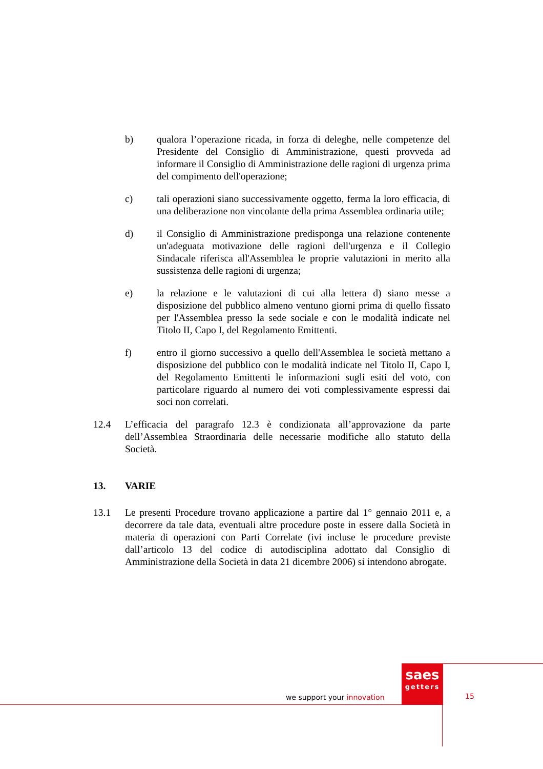b) qualora l’operazione ricada, in forza di deleghe, nelle competenze del Presidente del Consiglio di Amministrazione, questi provveda ad informare il Consiglio di Amministrazione delle ragioni di urgenza prima del compimento dell'operazione;
c) tali operazioni siano successivamente oggetto, ferma la loro efficacia, di una deliberazione non vincolante della prima Assemblea ordinaria utile;
d) il Consiglio di Amministrazione predisponga una relazione contenente un'adeguata motivazione delle ragioni dell'urgenza e il Collegio Sindacale riferisca all'Assemblea le proprie valutazioni in merito alla sussistenza delle ragioni di urgenza;
e) la relazione e le valutazioni di cui alla lettera d) siano messe a disposizione del pubblico almeno ventuno giorni prima di quello fissato per l'Assemblea presso la sede sociale e con le modalità indicate nel Titolo II, Capo I, del Regolamento Emittenti.
f) entro il giorno successivo a quello dell'Assemblea le società mettano a disposizione del pubblico con le modalità indicate nel Titolo II, Capo I, del Regolamento Emittenti le informazioni sugli esiti del voto, con particolare riguardo al numero dei voti complessivamente espressi dai soci non correlati.
12.4 L’efficacia del paragrafo 12.3 è condizionata all’approvazione da parte dell’Assemblea Straordinaria delle necessarie modifiche allo statuto della Società.
13. VARIE
13.1 Le presenti Procedure trovano applicazione a partire dal 1° gennaio 2011 e, a decorrere da tale data, eventuali altre procedure poste in essere dalla Società in materia di operazioni con Parti Correlate (ivi incluse le procedure previste dall’articolo 13 del codice di autodisciplina adottato dal Consiglio di Amministrazione della Società in data 21 dicembre 2006) si intendono abrogate.
we support your innovation
saes
getters
15